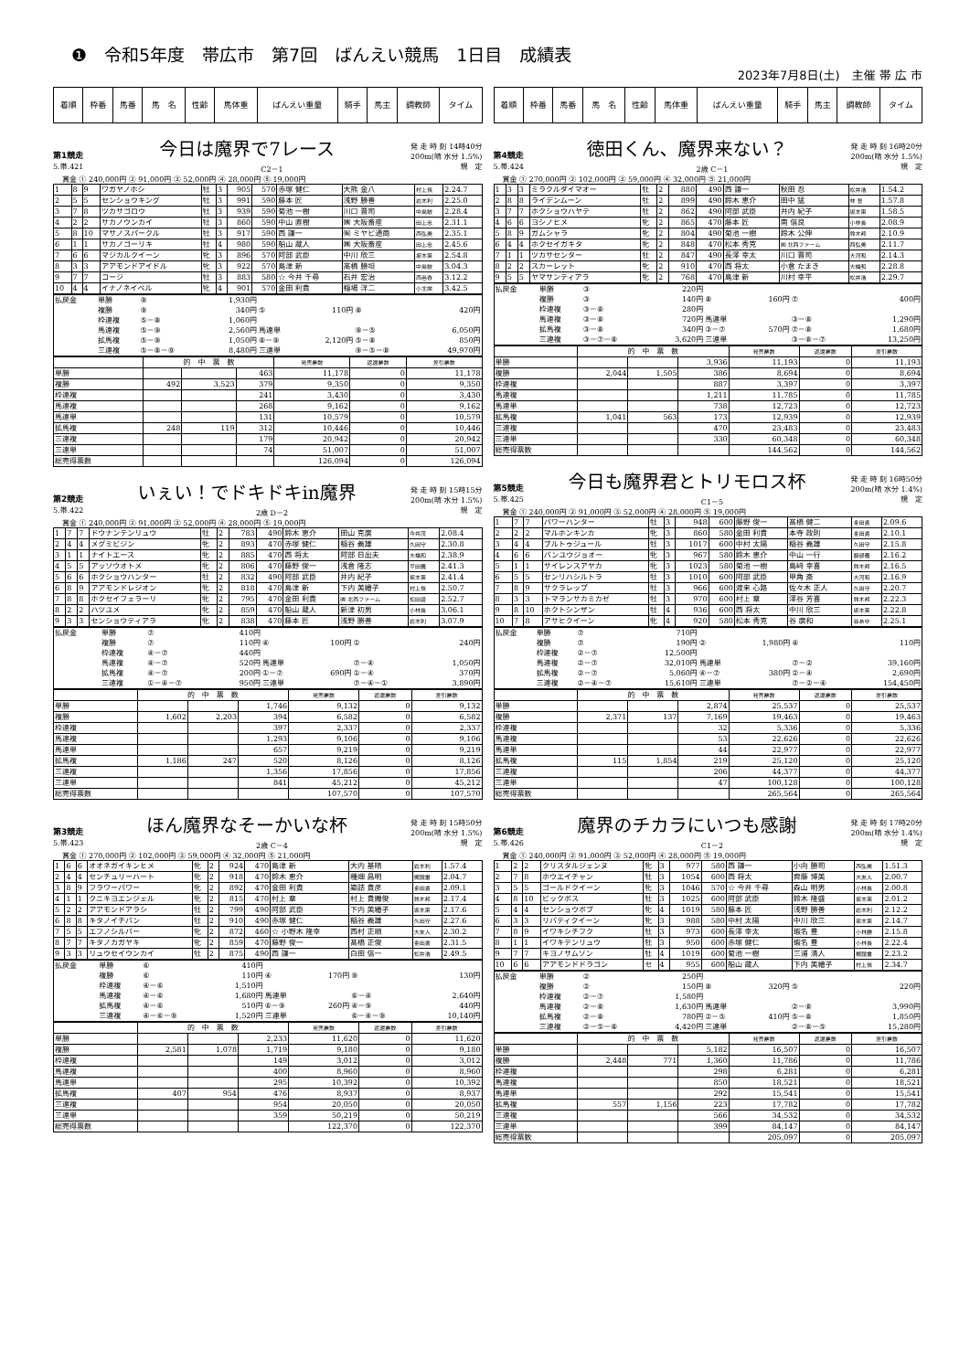❶　令和5年度　帯広市　第7回　ばんえい競馬　1日目　成績表
2023年7月8日(土)　主催 帯 広 市
| 着順 | 枠番 | 馬番 | 馬 名 | 性齢 | 馬体重 | ばんえい重量 | 騎手 | 馬主 | 調教師 | タイム |
| --- | --- | --- | --- | --- | --- | --- | --- | --- | --- | --- |
第1競走 今日は魔界で7レース 発 走 時 刻 14時40分
200m(晴 水分 1.5%)
5.帯.421 C2－1 規　定
賞金 ① 240,000円 ② 91,000円 ③ 52,000円 ④ 28,000円 ⑤ 19,000円
| 1 | 8 | 9 | ワガヤノホシ | 牡 | 3 | 905 | 570 | 赤塚 健仁 | 大熊 金八 | 村上慎 | 2.24.7 |
| 2 | 5 | 5 | センショウキング | 牡 | 3 | 991 | 590 | 藤本 匠 | 浅野 勝善 | 岩本利 | 2.25.0 |
| 3 | 7 | 8 | ツカサゴロウ | 牡 | 3 | 939 | 590 | 菊池 一樹 | 川口 晋司 | 中島敏 | 2.28.4 |
| 4 | 2 | 2 | サカノウンカイ | 牡 | 3 | 860 | 590 | 中山 直樹 | ㈱ 大阪畜産 | 田上忠 | 2.31.1 |
| 5 | 8 | 10 | マサノスパークル | 牡 | 3 | 917 | 590 | 西 謙一 | ㈲ ミヤビ通商 | 西弘美 | 2.35.1 |
| 6 | 1 | 1 | サカノゴーリキ | 牡 | 4 | 980 | 590 | 船山 蔵人 | ㈱ 大阪畜産 | 田上忠 | 2.45.6 |
| 7 | 6 | 6 | マジカルクイーン | 牝 | 3 | 896 | 570 | 阿部 武臣 | 中川 欣三 | 坂本東 | 2.54.8 |
| 8 | 3 | 3 | アアモンドアイドル | 牝 | 3 | 922 | 570 | 島津 新 | 髙橋 勝坦 | 中島敏 | 3.04.3 |
| 9 | 7 | 7 | コージ | 牡 | 3 | 883 | 580 | ☆ 今井 千尋 | 石井 宏治 | 西邑春 | 3.12.2 |
| 10 | 4 | 4 | イナノネイベル | 牝 | 4 | 901 | 570 | 金田 利貴 | 稲場 洋二 | 小北栄 | 3.42.5 |
| 払戻金 | 単勝 | ⑨ | 1,930円 | | | | |
| | 複勝 | ⑨ | 340円 | ⑤ | 110円 | ⑧ | 420円 |
| | 枠連複 | ⑤－⑧ | 1,060円 | | | | |
| | 馬連複 | ⑤－⑨ | 2,560円 | 馬連単 | | ⑨－⑤ | 6,050円 |
| | 拡馬複 | ⑤－⑨ | 1,050円 | ⑧－⑨ | 2,120円 | ⑤－⑧ | 850円 |
| | 三連複 | ⑤－⑧－⑨ | 8,480円 | 三連単 | | ⑨－⑤－⑧ | 49,970円 |
| | 的 中 票 数 | | | 発売票数 | 返還票数 | 差引票数 |
| --- | --- | --- | --- | --- | --- | --- |
| 単勝 | | | 463 | 11,178 | 0 | 11,178 |
| 複勝 | 492 | 3,523 | 379 | 9,350 | 0 | 9,350 |
| 枠連複 | | | 241 | 3,430 | 0 | 3,430 |
| 馬連複 | | | 268 | 9,162 | 0 | 9,162 |
| 馬連単 | | | 131 | 10,579 | 0 | 10,579 |
| 拡馬複 | 248 | 119 | 312 | 10,446 | 0 | 10,446 |
| 三連複 | | | 179 | 20,942 | 0 | 20,942 |
| 三連単 | | | 74 | 51,007 | 0 | 51,007 |
| 総売得票数 | | | | 126,094 | 0 | 126,094 |
第2競走 いぇい！でドキドキin魔界 発 走 時 刻 15時15分
200m(晴 水分 1.5%)
5.帯.422 2歳 D－2 規　定
賞金 ① 240,000円 ② 91,000円 ③ 52,000円 ④ 28,000円 ⑤ 19,000円
| 1 | 7 | 7 | ドウナンテンリュウ | 牡 | 2 | 783 | 490 | 鈴木 恵介 | 田山 克廣 | 今井茂 | 2.08.4 |
| 2 | 4 | 4 | メグミビジン | 牝 | 2 | 893 | 470 | 赤塚 健仁 | 稲谷 義雄 | 久田守 | 2.30.8 |
| 3 | 1 | 1 | ナイトエース | 牝 | 2 | 885 | 470 | 西 将太 | 阿部 日出夫 | 大橋和 | 2.38.9 |
| 4 | 5 | 5 | アッソウオトメ | 牝 | 2 | 806 | 470 | 藤野 俊一 | 浅倉 隆志 | 平田義 | 2.41.3 |
| 5 | 6 | 6 | ホクショウハンター | 牡 | 2 | 832 | 490 | 阿部 武臣 | 井内 紀子 | 坂本東 | 2.41.4 |
| 6 | 8 | 9 | アアモンドレジオン | 牝 | 2 | 818 | 470 | 島津 新 | 下内 美繪子 | 村上慎 | 2.50.7 |
| 7 | 8 | 8 | ホクセイフェラーリ | 牝 | 2 | 795 | 470 | 金田 利貴 | ㈱ 北西ファーム | 松田道 | 2.52.7 |
| 8 | 2 | 2 | ハツユメ | 牝 | 2 | 859 | 470 | 船山 蔵人 | 新津 初男 | 小林長 | 3.06.1 |
| 9 | 3 | 3 | センショウティアラ | 牝 | 2 | 838 | 470 | 藤本 匠 | 浅野 勝善 | 岩本利 | 3.07.9 |
| 払戻金 | 単勝 | ⑦ | 410円 | | | | |
| | 複勝 | ⑦ | 110円 | ④ | 100円 | ① | 240円 |
| | 枠連複 | ④－⑦ | 440円 | | | | |
| | 馬連複 | ④－⑦ | 520円 | 馬連単 | | ⑦－④ | 1,050円 |
| | 拡馬複 | ④－⑦ | 200円 | ①－⑦ | 690円 | ①－④ | 370円 |
| | 三連複 | ①－④－⑦ | 950円 | 三連単 | | ⑦－④－① | 3,890円 |
| | 的 中 票 数 | | | 発売票数 | 返還票数 | 差引票数 |
| --- | --- | --- | --- | --- | --- | --- |
| 単勝 | | | 1,746 | 9,132 | 0 | 9,132 |
| 複勝 | 1,602 | 2,203 | 394 | 6,582 | 0 | 6,582 |
| 枠連複 | | | 397 | 2,337 | 0 | 2,337 |
| 馬連複 | | | 1,293 | 9,106 | 0 | 9,106 |
| 馬連単 | | | 657 | 9,219 | 0 | 9,219 |
| 拡馬複 | 1,186 | 247 | 520 | 8,126 | 0 | 8,126 |
| 三連複 | | | 1,356 | 17,856 | 0 | 17,856 |
| 三連単 | | | 841 | 45,212 | 0 | 45,212 |
| 総売得票数 | | | | 107,570 | 0 | 107,570 |
第3競走 ほん魔界なそーかいな杯 発 走 時 刻 15時50分
200m(晴 水分 1.5%)
5.帯.423 2歳 C－4 規　定
賞金 ① 270,000円 ② 102,000円 ③ 59,000円 ④ 32,000円 ⑤ 21,000円
| 1 | 6 | 6 | オオネガイキンヒメ | 牝 | 2 | 924 | 470 | 島津 新 | 大内 基晴 | 岩本利 | 1.57.4 |
| 2 | 4 | 4 | センチュリーハート | 牝 | 2 | 918 | 470 | 鈴木 恵介 | 種畑 昌明 | 槻舘重 | 2.04.7 |
| 3 | 8 | 9 | フラワーパワー | 牝 | 2 | 892 | 470 | 金田 利貴 | 築詰 貴彦 | 金田勇 | 2.09.1 |
| 4 | 1 | 1 | クニキヨエンジェル | 牝 | 2 | 815 | 470 | 村上 章 | 村上 貴攡俊 | 鈴木邦 | 2.17.4 |
| 5 | 2 | 2 | アアモンドアラシ | 牡 | 2 | 799 | 490 | 阿部 武臣 | 下内 美繪子 | 坂本東 | 2.17.6 |
| 6 | 8 | 8 | キタノイチバン | 牡 | 2 | 910 | 490 | 赤塚 健仁 | 稲谷 義雄 | 久田守 | 2.27.6 |
| 7 | 5 | 5 | エフノシルバー | 牝 | 2 | 872 | 460 | ☆ 小野木 隆幸 | 西村 正順 | 大友人 | 2.30.2 |
| 8 | 7 | 7 | キタノカガヤキ | 牝 | 2 | 859 | 470 | 藤野 俊一 | 髙橋 正俊 | 金田勇 | 2.31.5 |
| 9 | 3 | 3 | リュウセイウンカイ | 牡 | 2 | 875 | 490 | 西 謙一 | 白田 信一 | 松井浩 | 2.49.5 |
| 払戻金 | 単勝 | ⑥ | 410円 | | | | |
| | 複勝 | ⑥ | 110円 | ④ | 170円 | ⑨ | 130円 |
| | 枠連複 | ④－⑥ | 1,510円 | | | | |
| | 馬連複 | ④－⑥ | 1,680円 | 馬連単 | | ⑥－④ | 2,640円 |
| | 拡馬複 | ④－⑥ | 510円 | ⑥－⑨ | 260円 | ④－⑨ | 440円 |
| | 三連複 | ④－⑥－⑨ | 1,520円 | 三連単 | | ⑥－④－⑨ | 10,140円 |
| | 的 中 票 数 | | | 発売票数 | 返還票数 | 差引票数 |
| --- | --- | --- | --- | --- | --- | --- |
| 単勝 | | | 2,233 | 11,620 | 0 | 11,620 |
| 複勝 | 2,581 | 1,078 | 1,719 | 9,180 | 0 | 9,180 |
| 枠連複 | | | 149 | 3,012 | 0 | 3,012 |
| 馬連複 | | | 400 | 8,960 | 0 | 8,960 |
| 馬連単 | | | 295 | 10,392 | 0 | 10,392 |
| 拡馬複 | 407 | 954 | 476 | 8,937 | 0 | 8,937 |
| 三連複 | | | 954 | 20,050 | 0 | 20,050 |
| 三連単 | | | 359 | 50,219 | 0 | 50,219 |
| 総売得票数 | | | | 122,370 | 0 | 122,370 |
| 着順 | 枠番 | 馬番 | 馬 名 | 性齢 | 馬体重 | ばんえい重量 | 騎手 | 馬主 | 調教師 | タイム |
| --- | --- | --- | --- | --- | --- | --- | --- | --- | --- | --- |
第4競走 徳田くん、魔界来ない？ 発 走 時 刻 16時20分
200m(晴 水分 1.5%)
5.帯.424 2歳 C－1 規　定
賞金 ① 270,000円 ② 102,000円 ③ 59,000円 ④ 32,000円 ⑤ 21,000円
| 1 | 3 | 3 | ミラクルダイマオー | 牡 | 2 | 880 | 490 | 西 謙一 | 秋田 忍 | 松井浩 | 1.54.2 |
| 2 | 8 | 8 | ライデンムーン | 牡 | 2 | 899 | 490 | 鈴木 恵介 | 田中 猛 | 林 豊 | 1.57.8 |
| 3 | 7 | 7 | ホクショウハヤテ | 牡 | 2 | 862 | 490 | 阿部 武臣 | 井内 紀子 | 坂本東 | 1.58.5 |
| 4 | 6 | 6 | ヨシノヒメ | 牝 | 2 | 865 | 470 | 藤本 匠 | 南 信良 | 小林長 | 2.08.9 |
| 5 | 8 | 9 | ガムシャラ | 牝 | 2 | 804 | 490 | 菊池 一樹 | 鈴木 公伸 | 鈴木邦 | 2.10.9 |
| 6 | 4 | 4 | ホクセイガキタ | 牝 | 2 | 848 | 470 | 松本 秀克 | ㈱ 北西ファーム | 西弘美 | 2.11.7 |
| 7 | 1 | 1 | ツカサセンター | 牡 | 2 | 847 | 490 | 長澤 幸太 | 川口 晋司 | 大河和 | 2.14.3 |
| 8 | 2 | 2 | スカーレット | 牝 | 2 | 910 | 470 | 西 将太 | 小倉 たまき | 大橋和 | 2.28.8 |
| 9 | 5 | 5 | ヤマサンティアラ | 牝 | 2 | 768 | 470 | 島津 新 | 川村 幸平 | 松井浩 | 2.29.7 |
| 払戻金 | 単勝 | ③ | 220円 | | | | |
| | 複勝 | ③ | 140円 | ⑧ | 160円 | ⑦ | 400円 |
| | 枠連複 | ③－⑧ | 280円 | | | | |
| | 馬連複 | ③－⑧ | 720円 | 馬連単 | | ③－⑧ | 1,290円 |
| | 拡馬複 | ③－⑧ | 340円 | ③－⑦ | 570円 | ⑦－⑧ | 1,680円 |
| | 三連複 | ③－⑦－⑧ | 3,620円 | 三連単 | | ③－⑧－⑦ | 13,250円 |
| | 的 中 票 数 | | | 発売票数 | 返還票数 | 差引票数 |
| --- | --- | --- | --- | --- | --- | --- |
| 単勝 | | | 3,936 | 11,193 | 0 | 11,193 |
| 複勝 | 2,044 | 1,505 | 386 | 8,694 | 0 | 8,694 |
| 枠連複 | | | 887 | 3,397 | 0 | 3,397 |
| 馬連複 | | | 1,211 | 11,785 | 0 | 11,785 |
| 馬連単 | | | 738 | 12,723 | 0 | 12,723 |
| 拡馬複 | 1,041 | 563 | 173 | 12,939 | 0 | 12,939 |
| 三連複 | | | 470 | 23,483 | 0 | 23,483 |
| 三連単 | | | 330 | 60,348 | 0 | 60,348 |
| 総売得票数 | | | | 144,562 | 0 | 144,562 |
第5競走 今日も魔界君とトリモロス杯 発 走 時 刻 16時50分
200m(晴 水分 1.4%)
5.帯.425 C1－5 規　定
賞金 ① 240,000円 ② 91,000円 ③ 52,000円 ④ 28,000円 ⑤ 19,000円
| 1 | 7 | 7 | パワーハンター | 牡 | 3 | 948 | 600 | 藤野 俊一 | 髙橋 健二 | 金田勇 | 2.09.6 |
| 2 | 2 | 2 | マルホンキンカ | 牝 | 3 | 860 | 580 | 金田 利貴 | 本寺 政則 | 金田勇 | 2.10.1 |
| 3 | 4 | 4 | ブルトゥジュール | 牡 | 3 | 1017 | 600 | 中村 太陽 | 稲谷 義雄 | 久田守 | 2.15.8 |
| 4 | 6 | 6 | バンユウジョオー | 牝 | 3 | 967 | 580 | 鈴木 恵介 | 中山 一行 | 服部義 | 2.16.2 |
| 5 | 1 | 1 | サイレンスアヤカ | 牝 | 3 | 1023 | 580 | 菊池 一樹 | 島﨑 幸喜 | 鈴木邦 | 2.16.5 |
| 6 | 5 | 5 | センリハシルトラ | 牡 | 3 | 1010 | 600 | 阿部 武臣 | 甲角 斎 | 大河和 | 2.16.9 |
| 7 | 8 | 9 | サクラレップ | 牡 | 3 | 966 | 600 | 渡来 心路 | 佐々木 正人 | 久田守 | 2.20.7 |
| 8 | 3 | 3 | トマランサカミカゼ | 牡 | 3 | 970 | 600 | 村上 章 | 澤谷 芳喜 | 鈴木邦 | 2.22.3 |
| 9 | 8 | 10 | ホクトシンザン | 牡 | 4 | 936 | 600 | 西 将太 | 中川 欣三 | 坂本東 | 2.22.8 |
| 10 | 7 | 8 | アサヒクイーン | 牝 | 4 | 920 | 580 | 松本 秀克 | 谷 廣和 | 谷あゆ | 2.25.1 |
| 払戻金 | 単勝 | ⑦ | 710円 | | | | |
| | 複勝 | ⑦ | 190円 | ② | 1,980円 | ④ | 110円 |
| | 枠連複 | ②－⑦ | 12,500円 | | | | |
| | 馬連複 | ②－⑦ | 32,010円 | 馬連単 | | ⑦－② | 39,160円 |
| | 拡馬複 | ②－⑦ | 5,060円 | ④－⑦ | 380円 | ②－④ | 2,690円 |
| | 三連複 | ②－④－⑦ | 15,610円 | 三連単 | | ⑦－②－④ | 154,450円 |
| | 的 中 票 数 | | | 発売票数 | 返還票数 | 差引票数 |
| --- | --- | --- | --- | --- | --- | --- |
| 単勝 | | | 2,874 | 25,537 | 0 | 25,537 |
| 複勝 | 2,371 | 137 | 7,169 | 19,463 | 0 | 19,463 |
| 枠連複 | | | 32 | 5,336 | 0 | 5,336 |
| 馬連複 | | | 53 | 22,626 | 0 | 22,626 |
| 馬連単 | | | 44 | 22,977 | 0 | 22,977 |
| 拡馬複 | 115 | 1,854 | 219 | 25,120 | 0 | 25,120 |
| 三連複 | | | 206 | 44,377 | 0 | 44,377 |
| 三連単 | | | 47 | 100,128 | 0 | 100,128 |
| 総売得票数 | | | | 265,564 | 0 | 265,564 |
第6競走 魔界のチカラにいつも感謝 発 走 時 刻 17時20分
200m(晴 水分 1.4%)
5.帯.426 C1－2 規　定
賞金 ① 240,000円 ② 91,000円 ③ 52,000円 ④ 28,000円 ⑤ 19,000円
| 1 | 2 | 2 | クリスタルジェンヌ | 牝 | 3 | 977 | 580 | 西 謙一 | 小向 勝司 | 西弘美 | 1.51.3 |
| 2 | 7 | 8 | ホウエイチャン | 牡 | 3 | 1054 | 600 | 西 将太 | 齊藤 博美 | 大友人 | 2.00.7 |
| 3 | 5 | 5 | ゴールドクイーン | 牝 | 3 | 1046 | 570 | ☆ 今井 千尋 | 森山 明男 | 小林長 | 2.00.8 |
| 4 | 8 | 10 | ビックボス | 牡 | 3 | 1025 | 600 | 阿部 武臣 | 鈴木 隆盛 | 坂本東 | 2.01.2 |
| 5 | 4 | 4 | センショウボブ | 牝 | 4 | 1019 | 580 | 藤本 匠 | 浅野 勝善 | 岩本利 | 2.12.2 |
| 6 | 3 | 3 | リバティクイーン | 牝 | 3 | 988 | 580 | 中村 太陽 | 中川 欣三 | 坂本東 | 2.14.7 |
| 7 | 8 | 9 | イワキシチフク | 牡 | 3 | 973 | 600 | 長澤 幸太 | 蝦名 豊 | 小林勝 | 2.15.8 |
| 8 | 1 | 1 | イワキテンリュウ | 牡 | 3 | 950 | 600 | 赤塚 健仁 | 蝦名 豊 | 小林長 | 2.22.4 |
| 9 | 7 | 7 | キヨノサムソン | 牡 | 4 | 1019 | 600 | 菊池 一樹 | 三浦 清人 | 槻舘重 | 2.23.2 |
| 10 | 6 | 6 | アアモンドドラゴン | セ | 4 | 955 | 600 | 船山 蔵人 | 下内 美繪子 | 村上慎 | 2.34.7 |
| 払戻金 | 単勝 | ② | 250円 | | | | |
| | 複勝 | ② | 150円 | ⑧ | 320円 | ⑤ | 220円 |
| | 枠連複 | ②－⑦ | 1,580円 | | | | |
| | 馬連複 | ②－⑧ | 1,630円 | 馬連単 | | ②－⑧ | 3,990円 |
| | 拡馬複 | ②－⑧ | 780円 | ②－⑤ | 410円 | ⑤－⑧ | 1,850円 |
| | 三連複 | ②－⑤－⑧ | 4,420円 | 三連単 | | ②－⑧－⑤ | 15,280円 |
| | 的 中 票 数 | | | 発売票数 | 返還票数 | 差引票数 |
| --- | --- | --- | --- | --- | --- | --- |
| 単勝 | | | 5,182 | 16,507 | 0 | 16,507 |
| 複勝 | 2,448 | 771 | 1,360 | 11,786 | 0 | 11,786 |
| 枠連複 | | | 298 | 6,281 | 0 | 6,281 |
| 馬連複 | | | 850 | 18,521 | 0 | 18,521 |
| 馬連単 | | | 292 | 15,541 | 0 | 15,541 |
| 拡馬複 | 557 | 1,156 | 223 | 17,782 | 0 | 17,782 |
| 三連複 | | | 566 | 34,532 | 0 | 34,532 |
| 三連単 | | | 399 | 84,147 | 0 | 84,147 |
| 総売得票数 | | | | 205,097 | 0 | 205,097 |